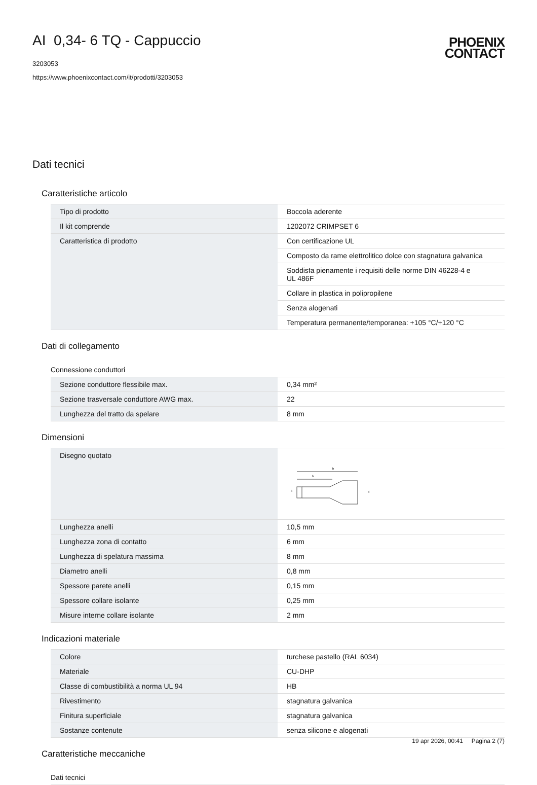AI 0,34- 6 TQ - Cappuccio
3203053
https://www.phoenixcontact.com/it/prodotti/3203053
PHOENIX
CONTACT
Dati tecnici
Caratteristiche articolo
| Tipo di prodotto | Boccola aderente |
| Il kit comprende | 1202072 CRIMPSET 6 |
| Caratteristica di prodotto | Con certificazione UL |
| | Composto da rame elettrolitico dolce con stagnatura galvanica |
| | Soddisfa pienamente i requisiti delle norme DIN 46228-4 e UL 486F |
| | Collare in plastica in polipropilene |
| | Senza alogenati |
| | Temperatura permanente/temporanea: +105 °C/+120 °C |
Dati di collegamento
Connessione conduttori
| Sezione conduttore flessibile max. | 0,34 mm² |
| Sezione trasversale conduttore AWG max. | 22 |
| Lunghezza del tratto da spelare | 8 mm |
Dimensioni
| Disegno quotato | b h d k |
| Lunghezza anelli | 10,5 mm |
| Lunghezza zona di contatto | 6 mm |
| Lunghezza di spelatura massima | 8 mm |
| Diametro anelli | 0,8 mm |
| Spessore parete anelli | 0,15 mm |
| Spessore collare isolante | 0,25 mm |
| Misure interne collare isolante | 2 mm |
Indicazioni materiale
| Colore | turchese pastello (RAL 6034) |
| Materiale | CU-DHP |
| Classe di combustibilità a norma UL 94 | HB |
| Rivestimento | stagnatura galvanica |
| Finitura superficiale | stagnatura galvanica |
| Sostanze contenute | senza silicone e alogenati |
Caratteristiche meccaniche
Dati tecnici
19 apr 2026, 00:41 Pagina 2 (7)